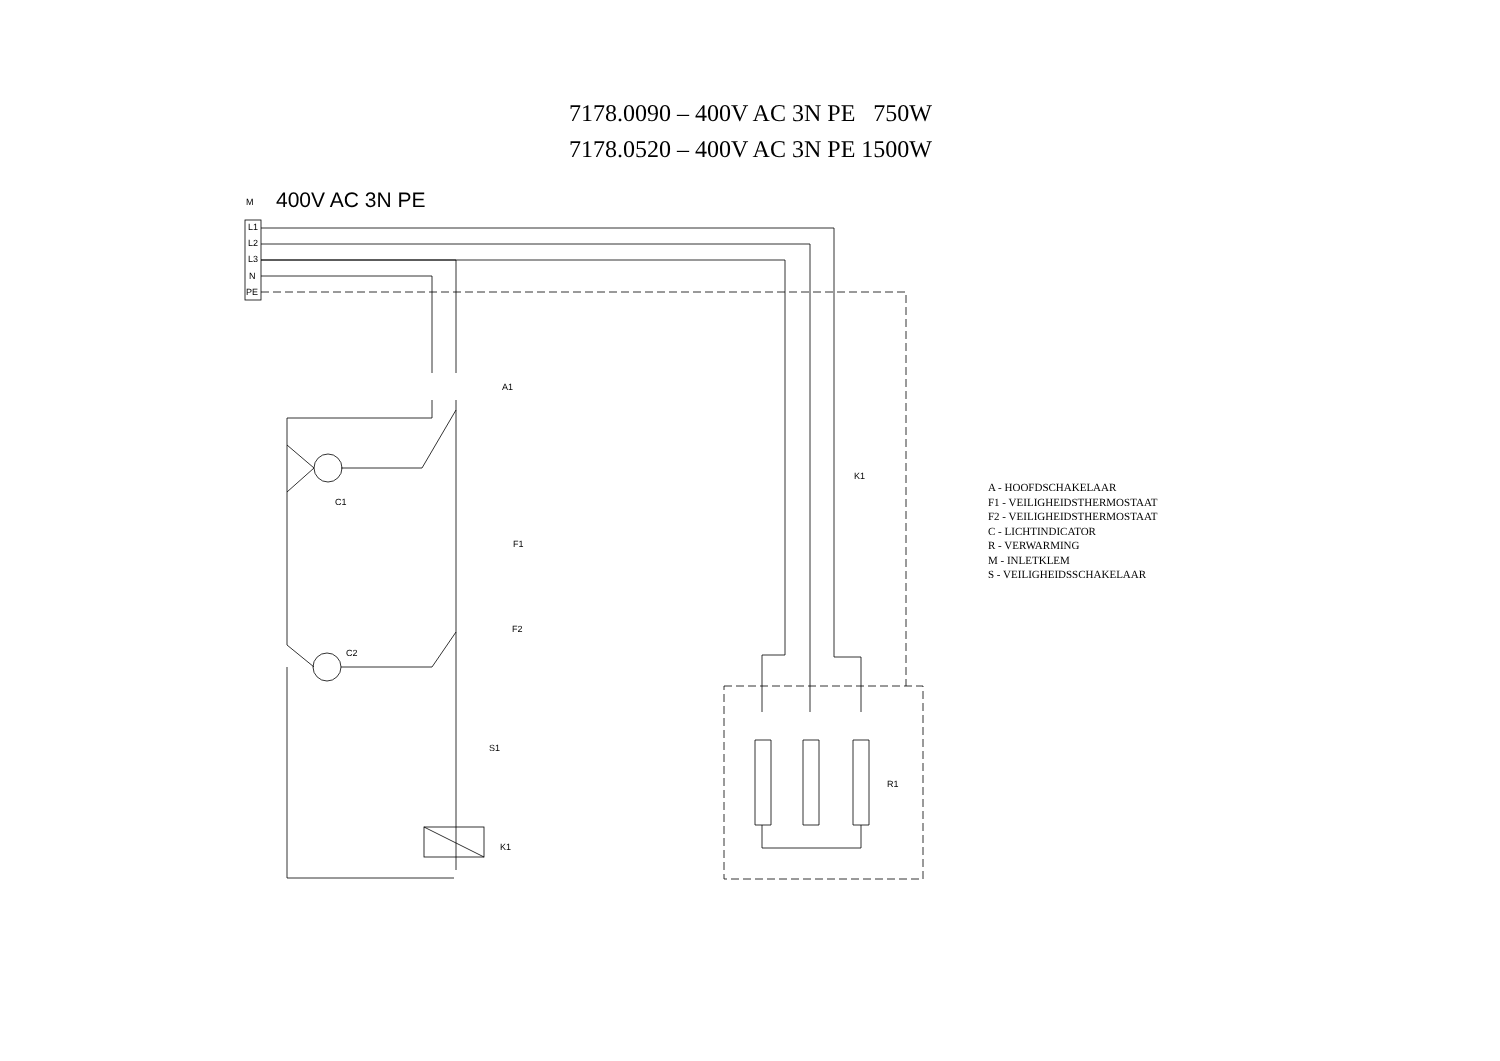7178.0090 – 400V AC 3N PE 750W
7178.0520 – 400V AC 3N PE 1500W
M 400V AC 3N PE
L1
L2
L3
N
PE
A1
C1
F1
F2
C2
S1
K1
K1
R1
A - HOOFDSCHAKELAAR
F1 - VEILIGHEIDSTHERMOSTAAT
F2 - VEILIGHEIDSTHERMOSTAAT
C - LICHTINDICATOR
R - VERWARMING
M - INLETKLEM
S - VEILIGHEIDSSCHAKELAAR